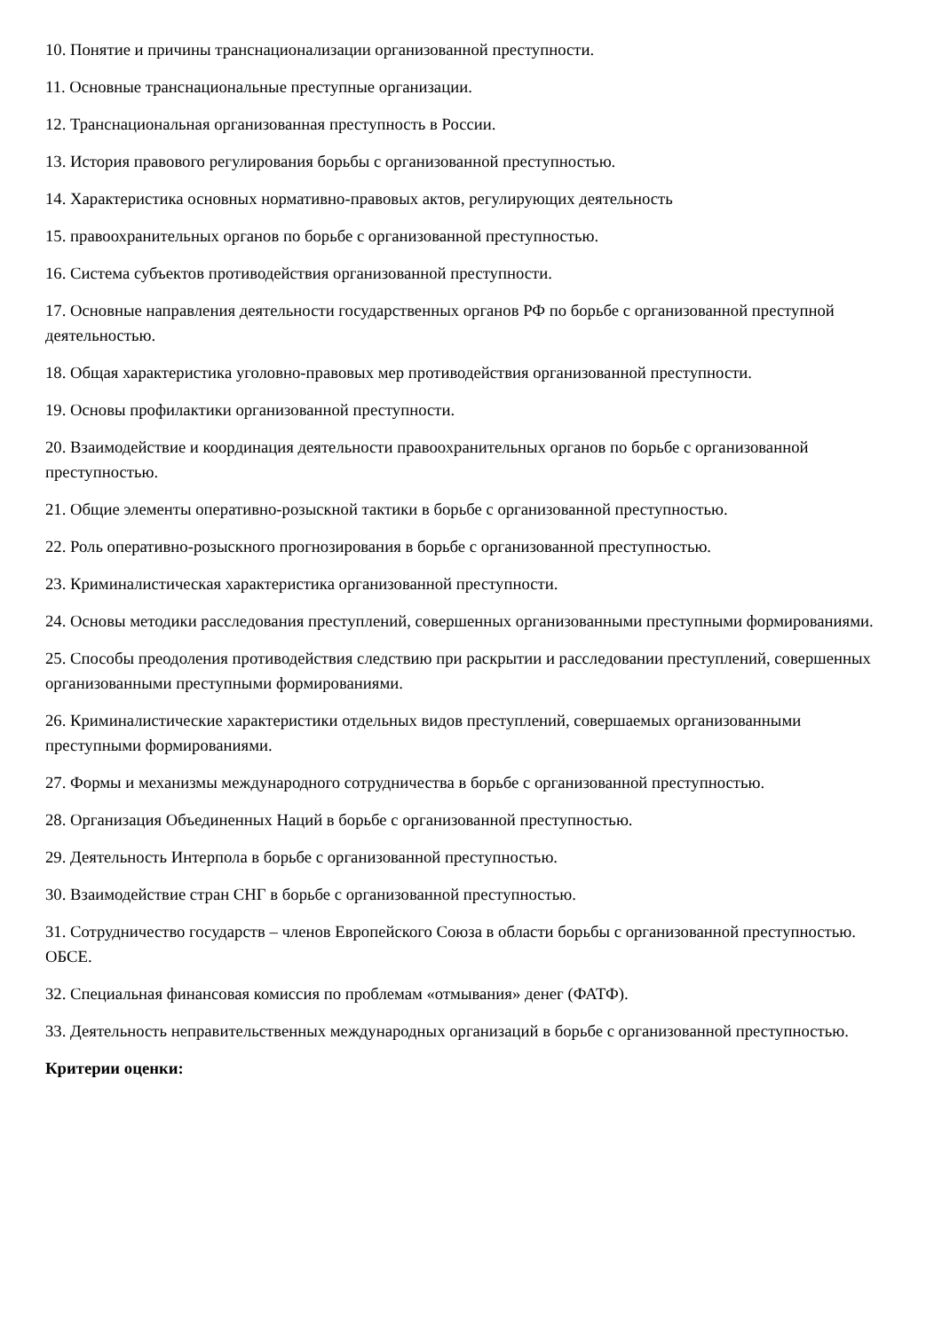10. Понятие и причины транснационализации организованной преступности.
11. Основные транснациональные преступные организации.
12. Транснациональная организованная преступность в России.
13. История правового регулирования борьбы с организованной преступностью.
14. Характеристика основных нормативно-правовых актов, регулирующих деятельность
15. правоохранительных органов по борьбе с организованной преступностью.
16. Система субъектов противодействия организованной преступности.
17. Основные направления деятельности государственных органов РФ по борьбе с организованной преступной деятельностью.
18. Общая характеристика уголовно-правовых мер противодействия организованной преступности.
19. Основы профилактики организованной преступности.
20. Взаимодействие и координация деятельности правоохранительных органов по борьбе с организованной преступностью.
21. Общие элементы оперативно-розыскной тактики в борьбе с организованной преступностью.
22. Роль оперативно-розыскного прогнозирования в борьбе с организованной преступностью.
23. Криминалистическая характеристика организованной преступности.
24. Основы методики расследования преступлений, совершенных организованными преступными формированиями.
25. Способы преодоления противодействия следствию при раскрытии и расследовании преступлений, совершенных организованными преступными формированиями.
26. Криминалистические характеристики отдельных видов преступлений, совершаемых организованными преступными формированиями.
27. Формы и механизмы международного сотрудничества в борьбе с организованной преступностью.
28. Организация Объединенных Наций в борьбе с организованной преступностью.
29. Деятельность Интерпола в борьбе с организованной преступностью.
30. Взаимодействие стран СНГ в борьбе с организованной преступностью.
31. Сотрудничество государств – членов Европейского Союза в области борьбы с организованной преступностью. ОБСЕ.
32. Специальная финансовая комиссия по проблемам «отмывания» денег (ФАТФ).
33. Деятельность неправительственных международных организаций в борьбе с организованной преступностью.
Критерии оценки: